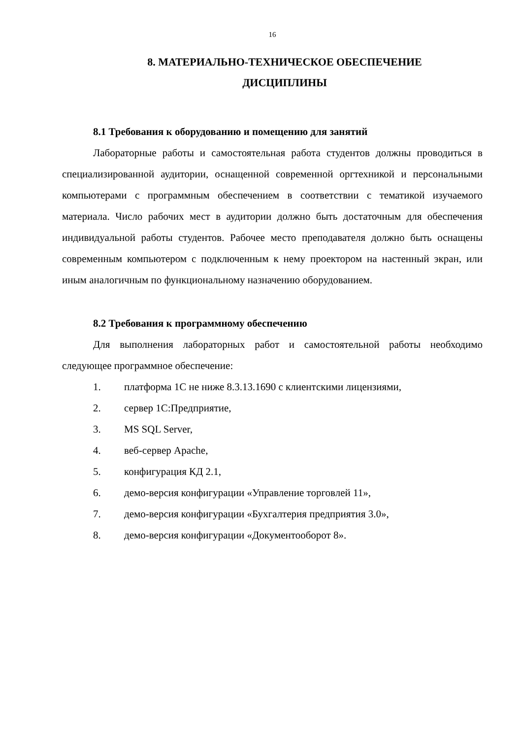16
8. МАТЕРИАЛЬНО-ТЕХНИЧЕСКОЕ ОБЕСПЕЧЕНИЕ
ДИСЦИПЛИНЫ
8.1 Требования к оборудованию и помещению для занятий
Лабораторные работы и самостоятельная работа студентов должны проводиться в специализированной аудитории, оснащенной современной оргтехникой и персональными компьютерами с программным обеспечением в соответствии с тематикой изучаемого материала. Число рабочих мест в аудитории должно быть достаточным для обеспечения индивидуальной работы студентов. Рабочее место преподавателя должно быть оснащены современным компьютером с подключенным к нему проектором на настенный экран, или иным аналогичным по функциональному назначению оборудованием.
8.2 Требования к программному обеспечению
Для выполнения лабораторных работ и самостоятельной работы необходимо следующее программное обеспечение:
1. платформа 1С не ниже 8.3.13.1690 с клиентскими лицензиями,
2. сервер 1С:Предприятие,
3. MS SQL Server,
4. веб-сервер Apache,
5. конфигурация КД 2.1,
6. демо-версия конфигурации «Управление торговлей 11»,
7. демо-версия конфигурации «Бухгалтерия предприятия 3.0»,
8. демо-версия конфигурации «Документооборот 8».